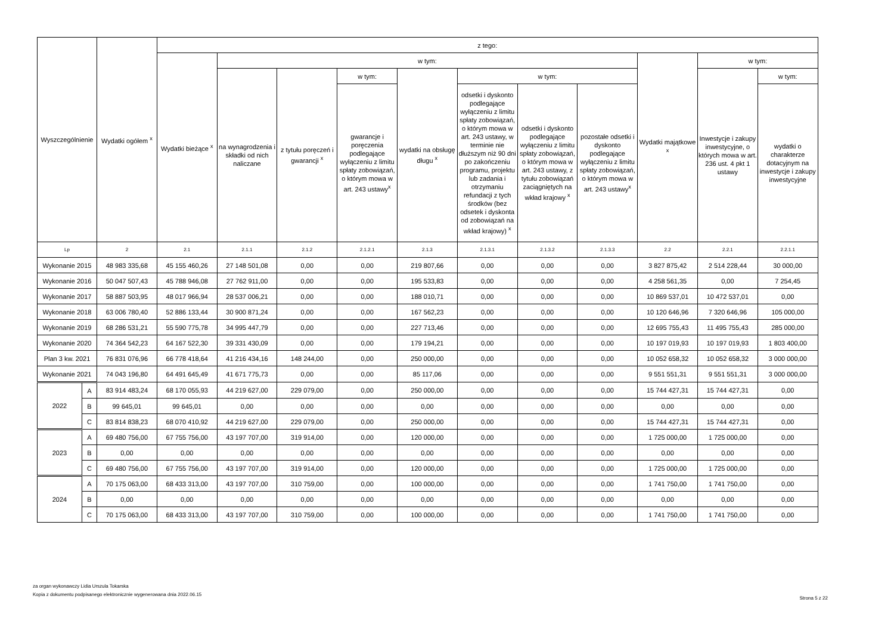| Wyszczególnienie | | Wydatki ogółem <sup>x</sup> | z tego: | | | | | | | | | | |
| --- | --- | --- | --- | --- | --- | --- | --- | --- | --- | --- | --- | --- | --- |
| | | | Wydatki bieżące <sup>x</sup> | w tym: | | | | | | | Wydatki majątkowe <sup>x</sup> | w tym: | |
| | | | | na wynagrodzenia i składki od nich naliczane | z tytułu poręczeń i gwarancji <sup>x</sup> | w tym: | wydatki na obsługę długu <sup>x</sup> | w tym: | | | | Inwestycje i zakupy inwestycyjne, o których mowa w art. 236 ust. 4 pkt 1 ustawy | w tym: |
| | | | | | | gwarancje i poręczenia podlegające wyłączeniu z limitu spłaty zobowiązań, o którym mowa w art. 243 ustawy<sup>x</sup> | | odsetki i dyskonto podlegające wyłączeniu z limitu spłaty zobowiązań, o którym mowa w art. 243 ustawy, w terminie nie dłuższym niż 90 dni po zakończeniu programu, projektu lub zadania i otrzymaniu refundacji z tych środków (bez odsetek i dyskonta od zobowiązań na wkład krajowy) <sup>x</sup> | odsetki i dyskonto podlegające wyłączeniu z limitu spłaty zobowiązań, o którym mowa w art. 243 ustawy, z tytułu zobowiązań zaciągniętych na wkład krajowy <sup>x</sup> | pozostałe odsetki i dyskonto podlegające wyłączeniu z limitu spłaty zobowiązań, o którym mowa w art. 243 ustawy<sup>x</sup> | | | wydatki o charakterze dotacyjnym na inwestycje i zakupy inwestycyjne |
| Lp | | 2 | 2.1 | 2.1.1 | 2.1.2 | 2.1.2.1 | 2.1.3 | 2.1.3.1 | 2.1.3.2 | 2.1.3.3 | 2.2 | 2.2.1 | 2.2.1.1 |
| Wykonanie 2015 | | 48 983 335,68 | 45 155 460,26 | 27 148 501,08 | 0,00 | 0,00 | 219 807,66 | 0,00 | 0,00 | 0,00 | 3 827 875,42 | 2 514 228,44 | 30 000,00 |
| Wykonanie 2016 | | 50 047 507,43 | 45 788 946,08 | 27 762 911,00 | 0,00 | 0,00 | 195 533,83 | 0,00 | 0,00 | 0,00 | 4 258 561,35 | 0,00 | 7 254,45 |
| Wykonanie 2017 | | 58 887 503,95 | 48 017 966,94 | 28 537 006,21 | 0,00 | 0,00 | 188 010,71 | 0,00 | 0,00 | 0,00 | 10 869 537,01 | 10 472 537,01 | 0,00 |
| Wykonanie 2018 | | 63 006 780,40 | 52 886 133,44 | 30 900 871,24 | 0,00 | 0,00 | 167 562,23 | 0,00 | 0,00 | 0,00 | 10 120 646,96 | 7 320 646,96 | 105 000,00 |
| Wykonanie 2019 | | 68 286 531,21 | 55 590 775,78 | 34 995 447,79 | 0,00 | 0,00 | 227 713,46 | 0,00 | 0,00 | 0,00 | 12 695 755,43 | 11 495 755,43 | 285 000,00 |
| Wykonanie 2020 | | 74 364 542,23 | 64 167 522,30 | 39 331 430,09 | 0,00 | 0,00 | 179 194,21 | 0,00 | 0,00 | 0,00 | 10 197 019,93 | 10 197 019,93 | 1 803 400,00 |
| Plan 3 kw. 2021 | | 76 831 076,96 | 66 778 418,64 | 41 216 434,16 | 148 244,00 | 0,00 | 250 000,00 | 0,00 | 0,00 | 0,00 | 10 052 658,32 | 10 052 658,32 | 3 000 000,00 |
| Wykonanie 2021 | | 74 043 196,80 | 64 491 645,49 | 41 671 775,73 | 0,00 | 0,00 | 85 117,06 | 0,00 | 0,00 | 0,00 | 9 551 551,31 | 9 551 551,31 | 3 000 000,00 |
| 2022 | A | 83 914 483,24 | 68 170 055,93 | 44 219 627,00 | 229 079,00 | 0,00 | 250 000,00 | 0,00 | 0,00 | 0,00 | 15 744 427,31 | 15 744 427,31 | 0,00 |
| | B | 99 645,01 | 99 645,01 | 0,00 | 0,00 | 0,00 | 0,00 | 0,00 | 0,00 | 0,00 | 0,00 | 0,00 | 0,00 |
| | C | 83 814 838,23 | 68 070 410,92 | 44 219 627,00 | 229 079,00 | 0,00 | 250 000,00 | 0,00 | 0,00 | 0,00 | 15 744 427,31 | 15 744 427,31 | 0,00 |
| 2023 | A | 69 480 756,00 | 67 755 756,00 | 43 197 707,00 | 319 914,00 | 0,00 | 120 000,00 | 0,00 | 0,00 | 0,00 | 1 725 000,00 | 1 725 000,00 | 0,00 |
| | B | 0,00 | 0,00 | 0,00 | 0,00 | 0,00 | 0,00 | 0,00 | 0,00 | 0,00 | 0,00 | 0,00 | 0,00 |
| | C | 69 480 756,00 | 67 755 756,00 | 43 197 707,00 | 319 914,00 | 0,00 | 120 000,00 | 0,00 | 0,00 | 0,00 | 1 725 000,00 | 1 725 000,00 | 0,00 |
| 2024 | A | 70 175 063,00 | 68 433 313,00 | 43 197 707,00 | 310 759,00 | 0,00 | 100 000,00 | 0,00 | 0,00 | 0,00 | 1 741 750,00 | 1 741 750,00 | 0,00 |
| | B | 0,00 | 0,00 | 0,00 | 0,00 | 0,00 | 0,00 | 0,00 | 0,00 | 0,00 | 0,00 | 0,00 | 0,00 |
| | C | 70 175 063,00 | 68 433 313,00 | 43 197 707,00 | 310 759,00 | 0,00 | 100 000,00 | 0,00 | 0,00 | 0,00 | 1 741 750,00 | 1 741 750,00 | 0,00 |
za organ wykonawczy Lidia Urszula Tokarska
Kopia z dokumentu podpisanego elektronicznie wygenerowana dnia 2022.06.15
Strona 5 z 22